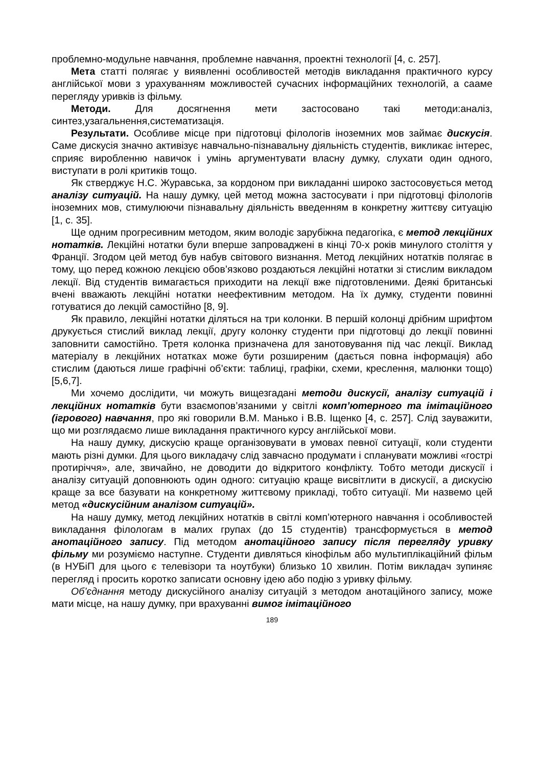проблемно-модульне навчання, проблемне навчання, проектні технології [4, с. 257].
Мета статті полягає у виявленні особливостей методів викладання практичного курсу англійської мови з урахуванням можливостей сучасних інформаційних технологій, а сааме перегляду уривків із фільму.
Методи. Для досягнення мети застосовано такі методи:аналіз, синтез,узагальнення,систематизація.
Результати. Особливе місце при підготовці філологів іноземних мов займає дискусія. Саме дискусія значно активізує навчально-пізнавальну діяльність студентів, викликає інтерес, сприяє виробленню навичок і умінь аргументувати власну думку, слухати один одного, виступати в ролі критиків тощо.
Як стверджує Н.С. Журавська, за кордоном при викладанні широко застосовується метод аналізу ситуацій. На нашу думку, цей метод можна застосувати і при підготовці філологів іноземних мов, стимулюючи пізнавальну діяльність введенням в конкретну життєву ситуацію [1, с. 35].
Ще одним прогресивним методом, яким володіє зарубіжна педагогіка, є метод лекційних нотатків. Лекційні нотатки були вперше запроваджені в кінці 70-х років минулого століття у Франції. Згодом цей метод був набув світового визнання. Метод лекційних нотатків полягає в тому, що перед кожною лекцією обов’язково роздаються лекційні нотатки зі стислим викладом лекції. Від студентів вимагається приходити на лекції вже підготовленими. Деякі британські вчені вважають лекційні нотатки неефективним методом. На їх думку, студенти повинні готуватися до лекцій самостійно [8, 9].
Як правило, лекційні нотатки діляться на три колонки. В першій колонці дрібним шрифтом друкується стислий виклад лекції, другу колонку студенти при підготовці до лекції повинні заповнити самостійно. Третя колонка призначена для занотовування під час лекції. Виклад матеріалу в лекційних нотатках може бути розширеним (дається повна інформація) або стислим (даються лише графічні об’єкти: таблиці, графіки, схеми, креслення, малюнки тощо) [5,6,7].
Ми хочемо дослідити, чи можуть вищезгадані методи дискусії, аналізу ситуацій і лекційних нотатків бути взаємопов’язаними у світлі комп’ютерного та імітаційного (ігрового) навчання, про які говорили В.М. Манько і В.В. Іщенко [4, с. 257]. Слід зауважити, що ми розглядаємо лише викладання практичного курсу англійської мови.
На нашу думку, дискусію краще організовувати в умовах певної ситуації, коли студенти мають різні думки. Для цього викладачу слід завчасно продумати і спланувати можливі «гострі протиріччя», але, звичайно, не доводити до відкритого конфлікту. Тобто методи дискусії і аналізу ситуацій доповнюють один одного: ситуацію краще висвітлити в дискусії, а дискусію краще за все базувати на конкретному життєвому прикладі, тобто ситуації. Ми назвемо цей метод «дискусійним аналізом ситуацій».
На нашу думку, метод лекційних нотатків в світлі комп’ютерного навчання і особливостей викладання філологам в малих групах (до 15 студентів) трансформується в метод анотаційного запису. Під методом анотаційного запису після перегляду уривку фільму ми розуміємо наступне. Студенти дивляться кінофільм або мультиплікаційний фільм (в НУБіП для цього є телевізори та ноутбуки) близько 10 хвилин. Потім викладач зупиняє перегляд і просить коротко записати основну ідею або подію з уривку фільму.
Об’єднання методу дискусійного аналізу ситуацій з методом анотаційного запису, може мати місце, на нашу думку, при врахуванні вимог імітаційного
189